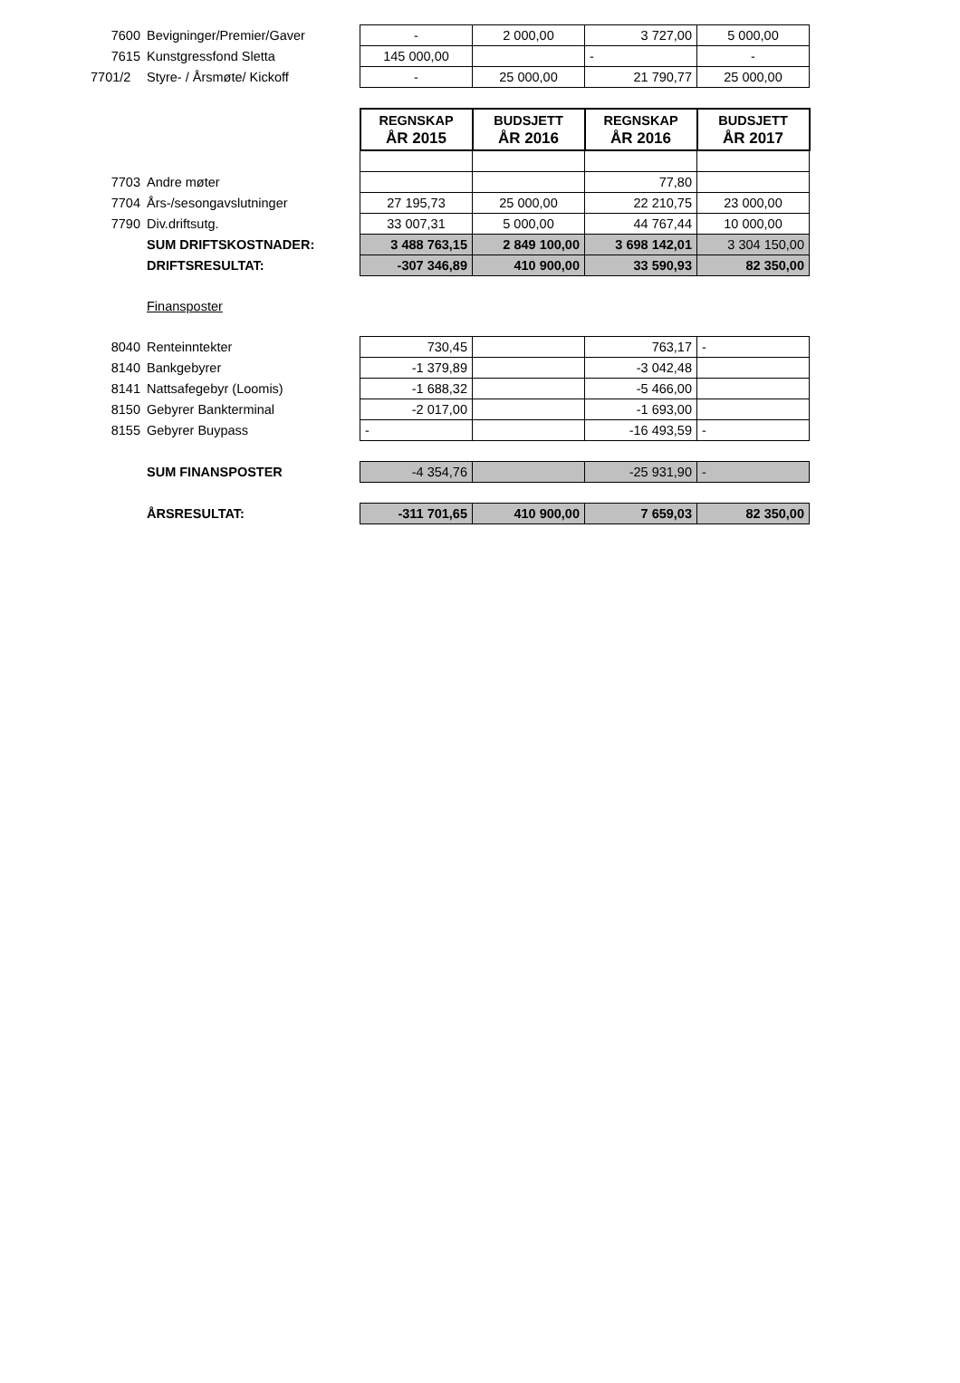| 7600 | Bevigninger/Premier/Gaver | - | 2 000,00 | 3 727,00 | 5 000,00 |
| 7615 | Kunstgressfond Sletta | 145 000,00 | | - | - |
| 7701/2 | Styre- / Årsmøte/ Kickoff | - | 25 000,00 | 21 790,77 | 25 000,00 |
| | | REGNSKAP ÅR 2015 | BUDSJETT ÅR 2016 | REGNSKAP ÅR 2016 | BUDSJETT ÅR 2017 |
| 7703 | Andre møter | | | 77,80 | |
| 7704 | Års-/sesongavslutninger | 27 195,73 | 25 000,00 | 22 210,75 | 23 000,00 |
| 7790 | Div.driftsutg. | 33 007,31 | 5 000,00 | 44 767,44 | 10 000,00 |
| | SUM DRIFTSKOSTNADER: | 3 488 763,15 | 2 849 100,00 | 3 698 142,01 | 3 304 150,00 |
| | DRIFTSRESULTAT: | -307 346,89 | 410 900,00 | 33 590,93 | 82 350,00 |
| | Finansposter | | | | |
| 8040 | Renteinntekter | 730,45 | | 763,17 | - |
| 8140 | Bankgebyrer | -1 379,89 | | -3 042,48 | |
| 8141 | Nattsafegebyr (Loomis) | -1 688,32 | | -5 466,00 | |
| 8150 | Gebyrer Bankterminal | -2 017,00 | | -1 693,00 | |
| 8155 | Gebyrer Buypass | - | | -16 493,59 | - |
| | SUM FINANSPOSTER | -4 354,76 | | -25 931,90 | - |
| | ÅRSRESULTAT: | -311 701,65 | 410 900,00 | 7 659,03 | 82 350,00 |